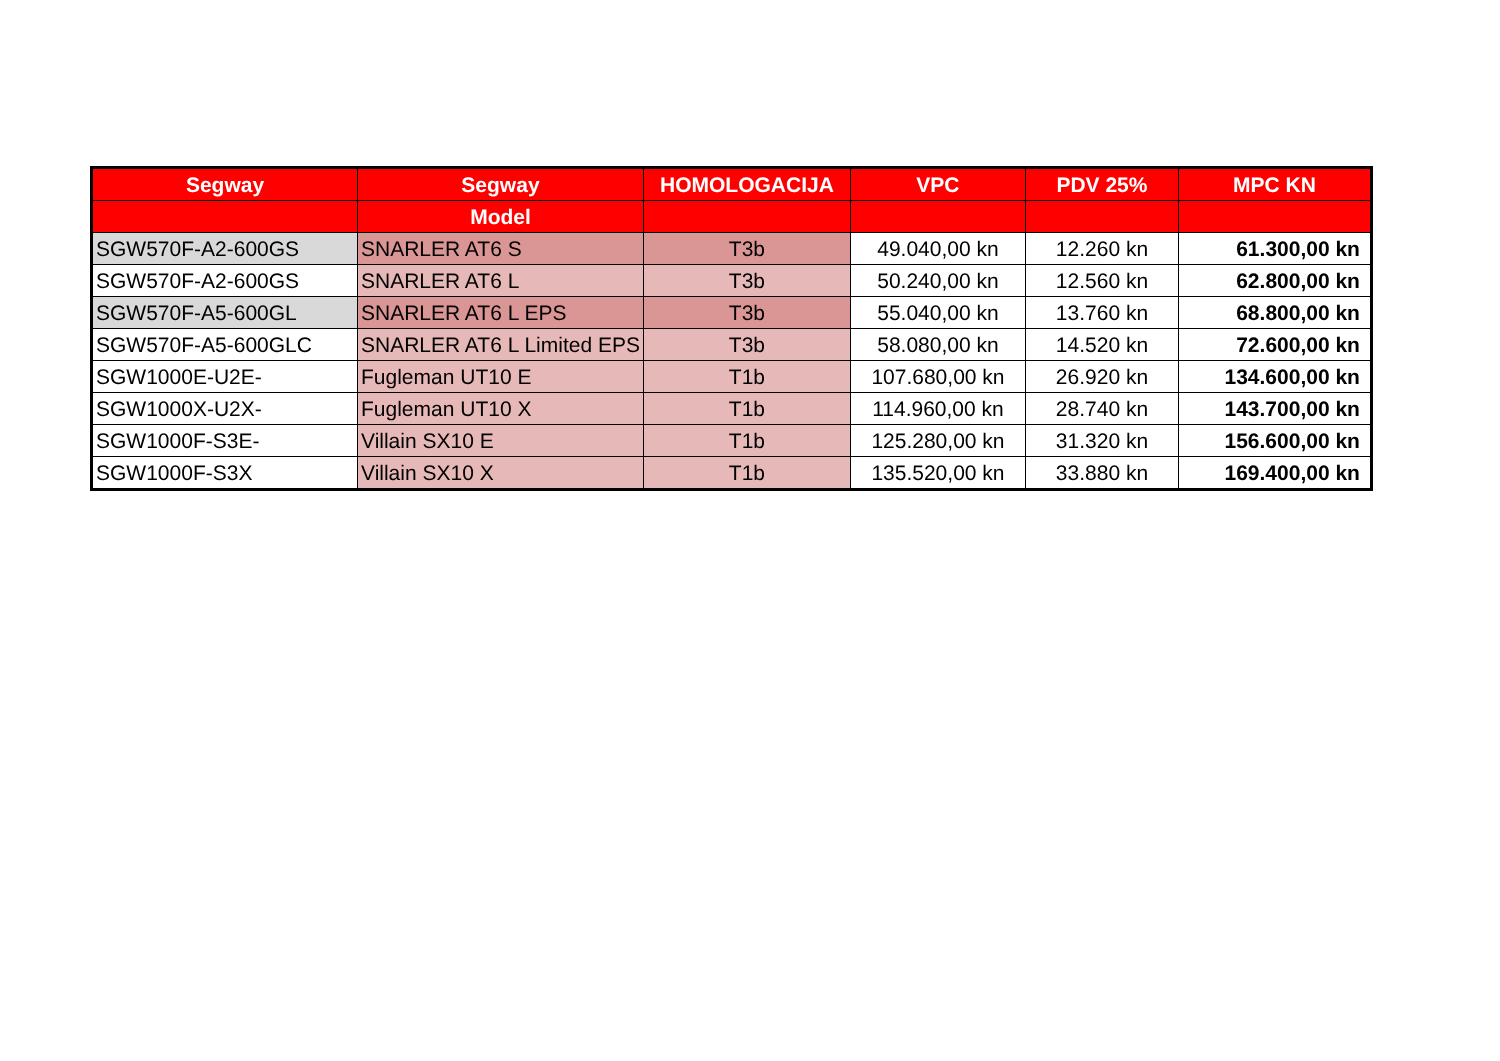| Segway | Segway | HOMOLOGACIJA | VPC | PDV 25% | MPC KN |
| --- | --- | --- | --- | --- | --- |
| | Model | | | | |
| SGW570F-A2-600GS | SNARLER AT6 S | T3b | 49.040,00 kn | 12.260 kn | 61.300,00 kn |
| SGW570F-A2-600GS | SNARLER AT6 L | T3b | 50.240,00 kn | 12.560 kn | 62.800,00 kn |
| SGW570F-A5-600GL | SNARLER AT6 L EPS | T3b | 55.040,00 kn | 13.760 kn | 68.800,00 kn |
| SGW570F-A5-600GLC | SNARLER AT6 L Limited EPS | T3b | 58.080,00 kn | 14.520 kn | 72.600,00 kn |
| SGW1000E-U2E- | Fugleman UT10 E | T1b | 107.680,00 kn | 26.920 kn | 134.600,00 kn |
| SGW1000X-U2X- | Fugleman UT10 X | T1b | 114.960,00 kn | 28.740 kn | 143.700,00 kn |
| SGW1000F-S3E- | Villain SX10 E | T1b | 125.280,00 kn | 31.320 kn | 156.600,00 kn |
| SGW1000F-S3X | Villain SX10 X | T1b | 135.520,00 kn | 33.880 kn | 169.400,00 kn |